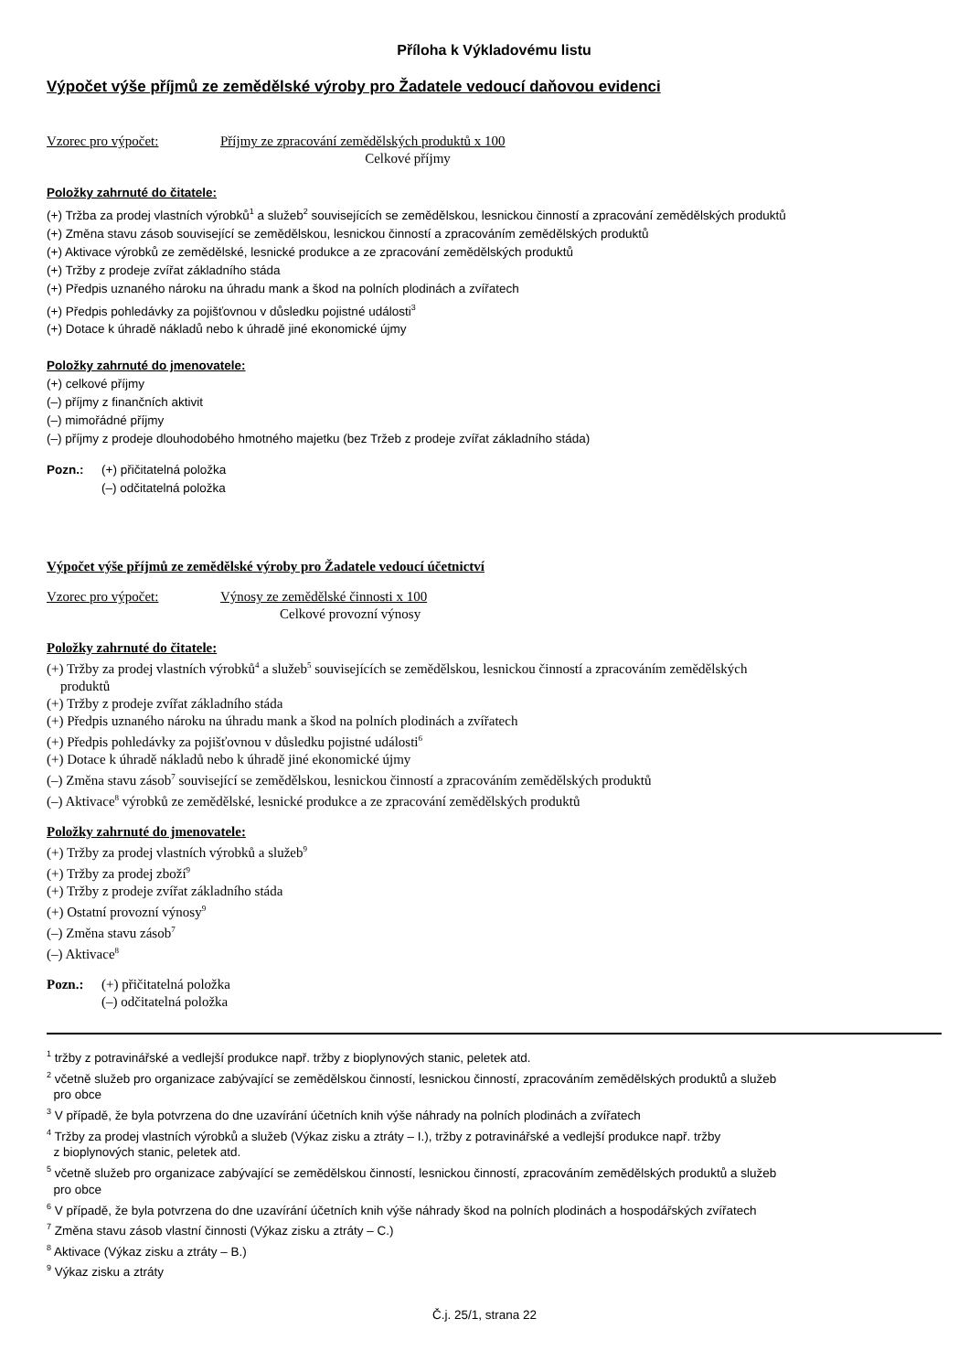Příloha k Výkladovému listu
Výpočet výše příjmů ze zemědělské výroby pro Žadatele vedoucí daňovou evidenci
Vzorec pro výpočet: Příjmy ze zpracování zemědělských produktů x 100
Celkové příjmy
Položky zahrnuté do čitatele:
(+) Tržba za prodej vlastních výrobků<sup>1</sup> a služeb<sup>2</sup> souvisejících se zemědělskou, lesnickou činností a zpracování zemědělských produktů
(+) Změna stavu zásob související se zemědělskou, lesnickou činností a zpracováním zemědělských produktů
(+) Aktivace výrobků ze zemědělské, lesnické produkce a ze zpracování zemědělských produktů
(+) Tržby z prodeje zvířat základního stáda
(+) Předpis uznaného nároku na úhradu mank a škod na polních plodinách a zvířatech
(+) Předpis pohledávky za pojišťovnou v důsledku pojistné události<sup>3</sup>
(+) Dotace k úhradě nákladů nebo k úhradě jiné ekonomické újmy
Položky zahrnuté do jmenovatele:
(+) celkové příjmy
(–) příjmy z finančních aktivit
(–) mimořádné příjmy
(–) příjmy z prodeje dlouhodobého hmotného majetku (bez Tržeb z prodeje zvířat základního stáda)
Pozn.: (+) přičitatelná položka
(–) odčitatelná položka
Výpočet výše příjmů ze zemědělské výroby pro Žadatele vedoucí účetnictví
Vzorec pro výpočet: Výnosy ze zemědělské činnosti x 100
Celkové provozní výnosy
Položky zahrnuté do čitatele:
(+) Tržby za prodej vlastních výrobků<sup>4</sup> a služeb<sup>5</sup> souvisejících se zemědělskou, lesnickou činností a zpracováním zemědělských
produktů
(+) Tržby z prodeje zvířat základního stáda
(+) Předpis uznaného nároku na úhradu mank a škod na polních plodinách a zvířatech
(+) Předpis pohledávky za pojišťovnou v důsledku pojistné události<sup>6</sup>
(+) Dotace k úhradě nákladů nebo k úhradě jiné ekonomické újmy
(–) Změna stavu zásob<sup>7</sup> související se zemědělskou, lesnickou činností a zpracováním zemědělských produktů
(–) Aktivace<sup>8</sup> výrobků ze zemědělské, lesnické produkce a ze zpracování zemědělských produktů
Položky zahrnuté do jmenovatele:
(+) Tržby za prodej vlastních výrobků a služeb<sup>9</sup>
(+) Tržby za prodej zboží<sup>9</sup>
(+) Tržby z prodeje zvířat základního stáda
(+) Ostatní provozní výnosy<sup>9</sup>
(–) Změna stavu zásob<sup>7</sup>
(–) Aktivace<sup>8</sup>
Pozn.: (+) přičitatelná položka
(–) odčitatelná položka
<sup>1</sup> tržby z potravinářské a vedlejší produkce např. tržby z bioplynových stanic, peletek atd.
<sup>2</sup> včetně služeb pro organizace zabývající se zemědělskou činností, lesnickou činností, zpracováním zemědělských produktů a služeb
pro obce
<sup>3</sup> V případě, že byla potvrzena do dne uzavírání účetních knih výše náhrady na polních plodinách a zvířatech
<sup>4</sup> Tržby za prodej vlastních výrobků a služeb (Výkaz zisku a ztráty – I.), tržby z potravinářské a vedlejší produkce např. tržby
z bioplynových stanic, peletek atd.
<sup>5</sup> včetně služeb pro organizace zabývající se zemědělskou činností, lesnickou činností, zpracováním zemědělských produktů a služeb
pro obce
<sup>6</sup> V případě, že byla potvrzena do dne uzavírání účetních knih výše náhrady škod na polních plodinách a hospodářských zvířatech
<sup>7</sup> Změna stavu zásob vlastní činnosti (Výkaz zisku a ztráty – C.)
<sup>8</sup> Aktivace (Výkaz zisku a ztráty – B.)
<sup>9</sup> Výkaz zisku a ztráty
Č.j. 25/1, strana 22